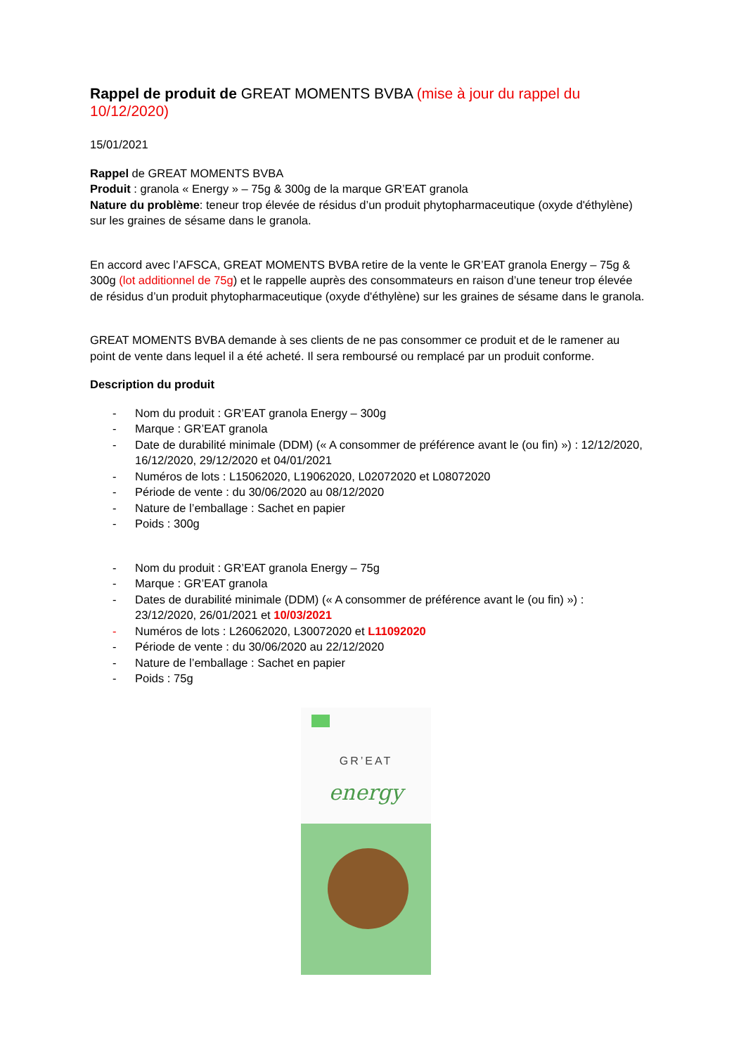Rappel de produit de GREAT MOMENTS BVBA (mise à jour du rappel du 10/12/2020)
15/01/2021
Rappel de GREAT MOMENTS BVBA
Produit : granola « Energy » – 75g & 300g de la marque GR’EAT granola
Nature du problème: teneur trop élevée de résidus d’un produit phytopharmaceutique (oxyde d'éthylène) sur les graines de sésame dans le granola.
En accord avec l’AFSCA, GREAT MOMENTS BVBA retire de la vente le GR’EAT granola Energy – 75g & 300g (lot additionnel de 75g) et le rappelle auprès des consommateurs en raison d’une teneur trop élevée de résidus d’un produit phytopharmaceutique (oxyde d'éthylène) sur les graines de sésame dans le granola.
GREAT MOMENTS BVBA demande à ses clients de ne pas consommer ce produit et de le ramener au point de vente dans lequel il a été acheté. Il sera remboursé ou remplacé par un produit conforme.
Description du produit
- Nom du produit : GR’EAT granola Energy – 300g
- Marque : GR’EAT granola
- Date de durabilité minimale (DDM) (« A consommer de préférence avant le (ou fin) ») : 12/12/2020, 16/12/2020, 29/12/2020 et 04/01/2021
- Numéros de lots : L15062020, L19062020, L02072020 et L08072020
- Période de vente : du 30/06/2020 au 08/12/2020
- Nature de l’emballage : Sachet en papier
- Poids : 300g
- Nom du produit : GR’EAT granola Energy – 75g
- Marque : GR’EAT granola
- Dates de durabilité minimale (DDM) (« A consommer de préférence avant le (ou fin) ») : 23/12/2020, 26/01/2021 et 10/03/2021
- Numéros de lots : L26062020, L30072020 et L11092020
- Période de vente : du 30/06/2020 au 22/12/2020
- Nature de l’emballage : Sachet en papier
- Poids : 75g
GR’EAT
energy